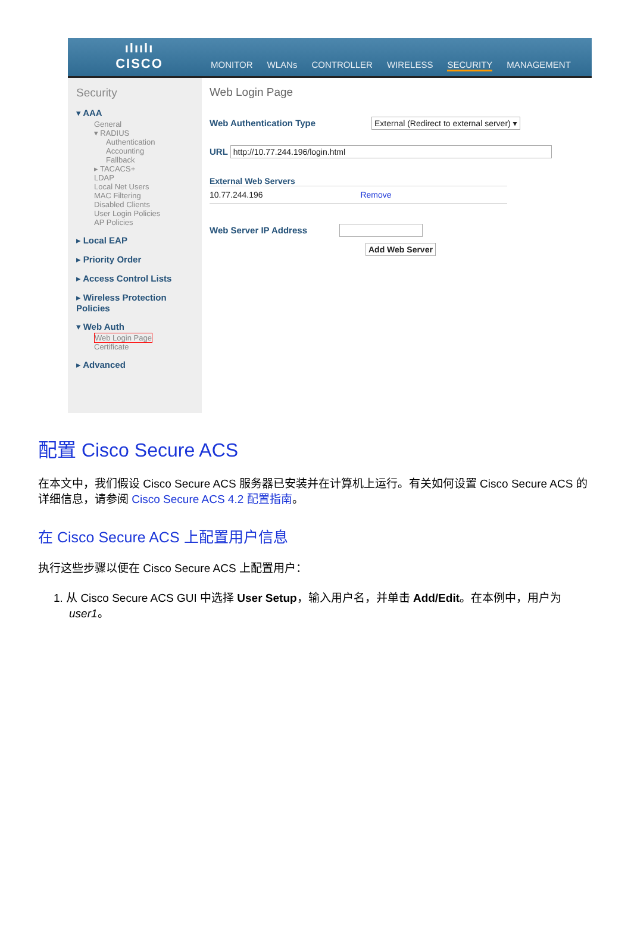ılıılı
CISCO
MONITOR WLANs CONTROLLER WIRELESS SECURITY MANAGEMENT
Security
▾ AAA
General
▾ RADIUS
Authentication
Accounting
Fallback
▸ TACACS+
LDAP
Local Net Users
MAC Filtering
Disabled Clients
User Login Policies
AP Policies
▸ Local EAP
▸ Priority Order
▸ Access Control Lists
▸ Wireless Protection Policies
▾ Web Auth
Web Login Page
Certificate
▸ Advanced
Web Login Page
Web Authentication Type External (Redirect to external server) ▾
URL http://10.77.244.196/login.html
External Web Servers
10.77.244.196 Remove
Web Server IP Address
Add Web Server
配置 Cisco Secure ACS
在本文中，我们假设 Cisco Secure ACS 服务器已安装并在计算机上运行。有关如何设置 Cisco Secure ACS 的详细信息，请参阅 Cisco Secure ACS 4.2 配置指南。
在 Cisco Secure ACS 上配置用户信息
执行这些步骤以便在 Cisco Secure ACS 上配置用户：
1. 从 Cisco Secure ACS GUI 中选择 User Setup，输入用户名，并单击 Add/Edit。在本例中，用户为 user1。